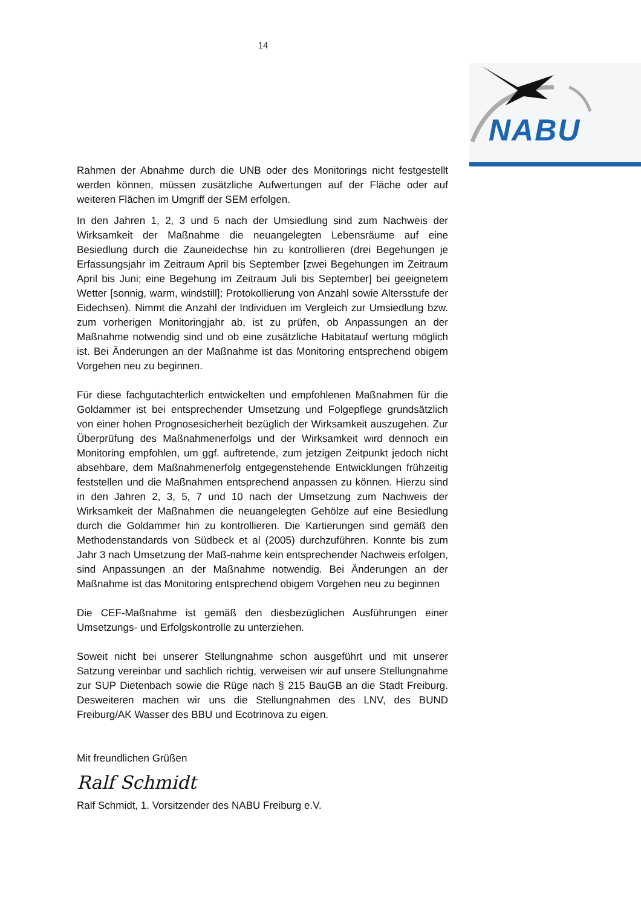14
NABU
Rahmen der Abnahme durch die UNB oder des Monitorings nicht festgestellt werden können, müssen zusätzliche Aufwertungen auf der Fläche oder auf weiteren Flächen im Umgriff der SEM erfolgen.
In den Jahren 1, 2, 3 und 5 nach der Umsiedlung sind zum Nachweis der Wirksamkeit der Maßnahme die neuangelegten Lebensräume auf eine Besiedlung durch die Zauneidechse hin zu kontrollieren (drei Begehungen je Erfassungsjahr im Zeitraum April bis September [zwei Begehungen im Zeitraum April bis Juni; eine Begehung im Zeitraum Juli bis September] bei geeignetem Wetter [sonnig, warm, windstill]; Protokollierung von Anzahl sowie Altersstufe der Eidechsen). Nimmt die Anzahl der Individuen im Vergleich zur Umsiedlung bzw. zum vorherigen Monitoringjahr ab, ist zu prüfen, ob Anpassungen an der Maßnahme notwendig sind und ob eine zusätzliche Habitatauf wertung möglich ist. Bei Änderungen an der Maßnahme ist das Monitoring entsprechend obigem Vorgehen neu zu beginnen.
Für diese fachgutachterlich entwickelten und empfohlenen Maßnahmen für die Goldammer ist bei entsprechender Umsetzung und Folgepflege grundsätzlich von einer hohen Prognosesicherheit bezüglich der Wirksamkeit auszugehen. Zur Überprüfung des Maßnahmenerfolgs und der Wirksamkeit wird dennoch ein Monitoring empfohlen, um ggf. auftretende, zum jetzigen Zeitpunkt jedoch nicht absehbare, dem Maßnahmenerfolg entgegenstehende Entwicklungen frühzeitig feststellen und die Maßnahmen entsprechend anpassen zu können. Hierzu sind in den Jahren 2, 3, 5, 7 und 10 nach der Umsetzung zum Nachweis der Wirksamkeit der Maßnahmen die neuangelegten Gehölze auf eine Besiedlung durch die Goldammer hin zu kontrollieren. Die Kartierungen sind gemäß den Methodenstandards von Südbeck et al (2005) durchzuführen. Konnte bis zum Jahr 3 nach Umsetzung der Maß-nahme kein entsprechender Nachweis erfolgen, sind Anpassungen an der Maßnahme notwendig. Bei Änderungen an der Maßnahme ist das Monitoring entsprechend obigem Vorgehen neu zu beginnen
Die CEF-Maßnahme ist gemäß den diesbezüglichen Ausführungen einer Umsetzungs- und Erfolgskontrolle zu unterziehen.
Soweit nicht bei unserer Stellungnahme schon ausgeführt und mit unserer Satzung vereinbar und sachlich richtig, verweisen wir auf unsere Stellungnahme zur SUP Dietenbach sowie die Rüge nach § 215 BauGB an die Stadt Freiburg. Desweiteren machen wir uns die Stellungnahmen des LNV, des BUND Freiburg/AK Wasser des BBU und Ecotrinova zu eigen.
Mit freundlichen Grüßen
Ralf Schmidt
Ralf Schmidt, 1. Vorsitzender des NABU Freiburg e.V.